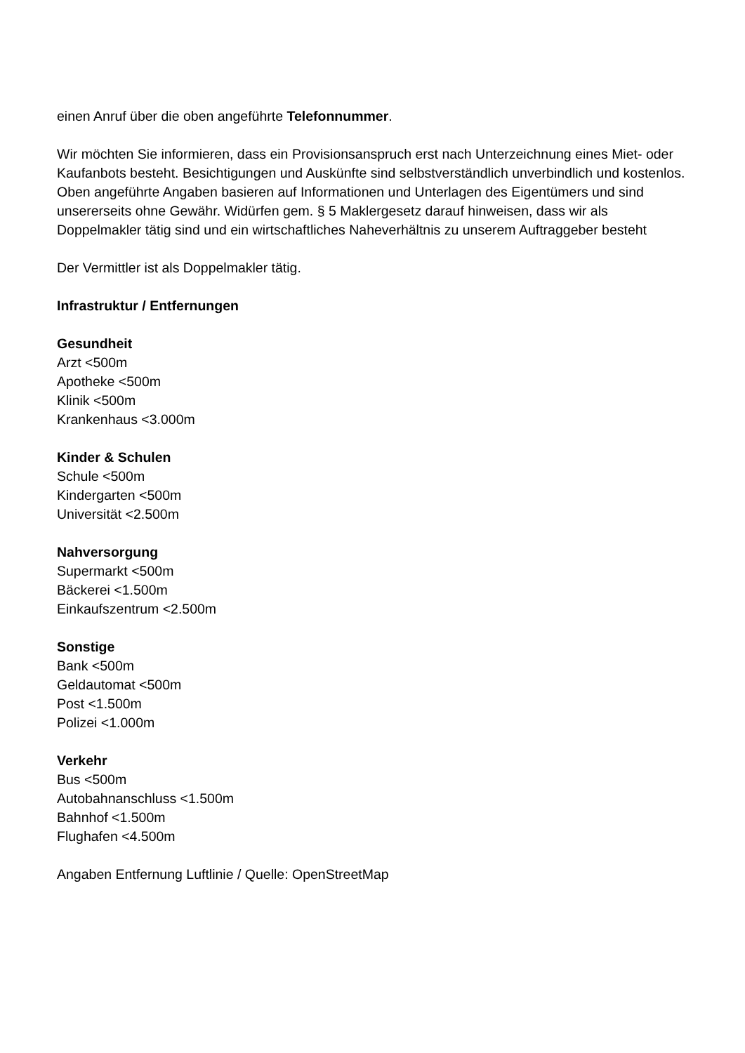einen Anruf über die oben angeführte Telefonnummer.
Wir möchten Sie informieren, dass ein Provisionsanspruch erst nach Unterzeichnung eines Miet- oder Kaufanbots besteht. Besichtigungen und Auskünfte sind selbstverständlich unverbindlich und kostenlos. Oben angeführte Angaben basieren auf Informationen und Unterlagen des Eigentümers und sind unsererseits ohne Gewähr. Widürfen gem. § 5 Maklergesetz darauf hinweisen, dass wir als Doppelmakler tätig sind und ein wirtschaftliches Naheverhältnis zu unserem Auftraggeber besteht
Der Vermittler ist als Doppelmakler tätig.
Infrastruktur / Entfernungen
Gesundheit
Arzt <500m
Apotheke <500m
Klinik <500m
Krankenhaus <3.000m
Kinder & Schulen
Schule <500m
Kindergarten <500m
Universität <2.500m
Nahversorgung
Supermarkt <500m
Bäckerei <1.500m
Einkaufszentrum <2.500m
Sonstige
Bank <500m
Geldautomat <500m
Post <1.500m
Polizei <1.000m
Verkehr
Bus <500m
Autobahnanschluss <1.500m
Bahnhof <1.500m
Flughafen <4.500m
Angaben Entfernung Luftlinie / Quelle: OpenStreetMap